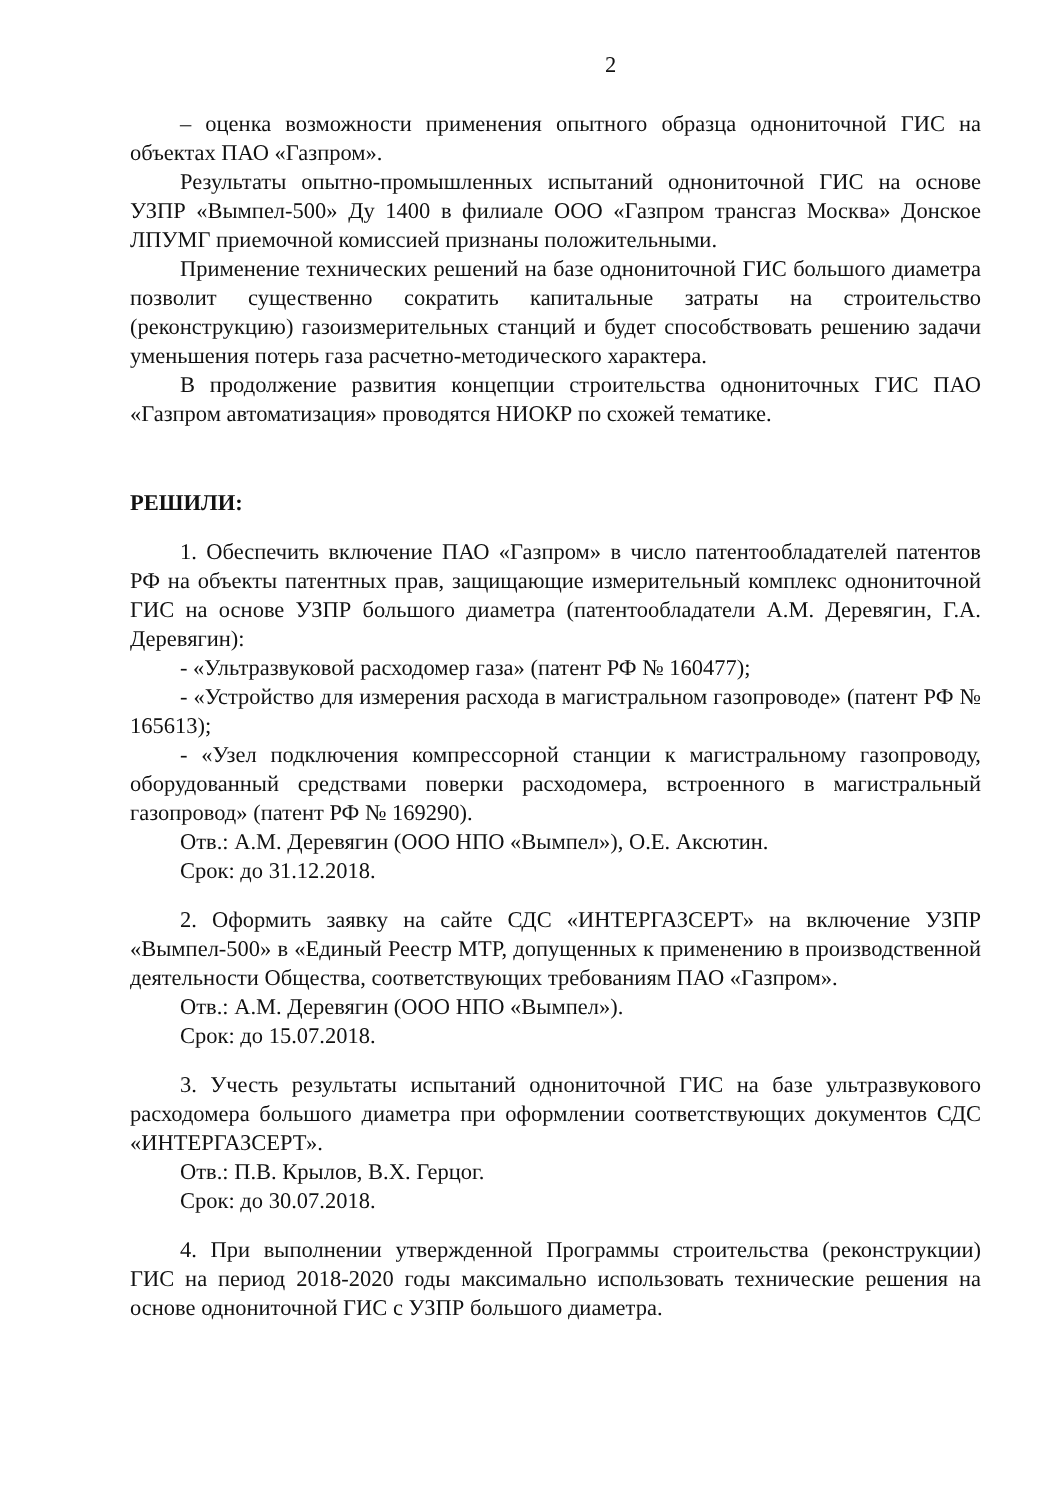2
– оценка возможности применения опытного образца однониточной ГИС на объектах ПАО «Газпром».
Результаты опытно-промышленных испытаний однониточной ГИС на основе УЗПР «Вымпел-500» Ду 1400 в филиале ООО «Газпром трансгаз Москва» Донское ЛПУМГ приемочной комиссией признаны положительными.
Применение технических решений на базе однониточной ГИС большого диаметра позволит существенно сократить капитальные затраты на строительство (реконструкцию) газоизмерительных станций и будет способствовать решению задачи уменьшения потерь газа расчетно-методического характера.
В продолжение развития концепции строительства однониточных ГИС ПАО «Газпром автоматизация» проводятся НИОКР по схожей тематике.
РЕШИЛИ:
1. Обеспечить включение ПАО «Газпром» в число патентообладателей патентов РФ на объекты патентных прав, защищающие измерительный комплекс однониточной ГИС на основе УЗПР большого диаметра (патентообладатели А.М. Деревягин, Г.А. Деревягин):
- «Ультразвуковой расходомер газа» (патент РФ № 160477);
- «Устройство для измерения расхода в магистральном газопроводе» (патент РФ № 165613);
- «Узел подключения компрессорной станции к магистральному газопроводу, оборудованный средствами поверки расходомера, встроенного в магистральный газопровод» (патент РФ № 169290).
Отв.: А.М. Деревягин (ООО НПО «Вымпел»), О.Е. Аксютин.
Срок: до 31.12.2018.
2. Оформить заявку на сайте СДС «ИНТЕРГАЗСЕРТ» на включение УЗПР «Вымпел-500» в «Единый Реестр МТР, допущенных к применению в производственной деятельности Общества, соответствующих требованиям ПАО «Газпром».
Отв.: А.М. Деревягин (ООО НПО «Вымпел»).
Срок: до 15.07.2018.
3. Учесть результаты испытаний однониточной ГИС на базе ультразвукового расходомера большого диаметра при оформлении соответствующих документов СДС «ИНТЕРГАЗСЕРТ».
Отв.: П.В. Крылов, В.Х. Герцог.
Срок: до 30.07.2018.
4. При выполнении утвержденной Программы строительства (реконструкции) ГИС на период 2018-2020 годы максимально использовать технические решения на основе однониточной ГИС с УЗПР большого диаметра.